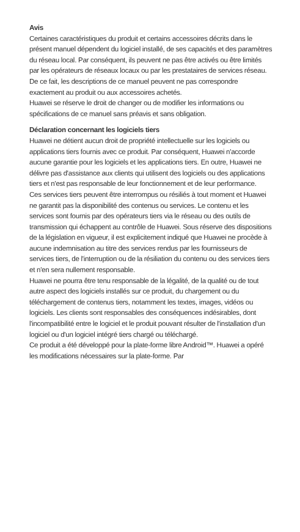Avis
Certaines caractéristiques du produit et certains accessoires décrits dans le présent manuel dépendent du logiciel installé, de ses capacités et des paramètres du réseau local. Par conséquent, ils peuvent ne pas être activés ou être limités par les opérateurs de réseaux locaux ou par les prestataires de services réseau.
De ce fait, les descriptions de ce manuel peuvent ne pas correspondre exactement au produit ou aux accessoires achetés.
Huawei se réserve le droit de changer ou de modifier les informations ou spécifications de ce manuel sans préavis et sans obligation.
Déclaration concernant les logiciels tiers
Huawei ne détient aucun droit de propriété intellectuelle sur les logiciels ou applications tiers fournis avec ce produit. Par conséquent, Huawei n'accorde aucune garantie pour les logiciels et les applications tiers. En outre, Huawei ne délivre pas d'assistance aux clients qui utilisent des logiciels ou des applications tiers et n'est pas responsable de leur fonctionnement et de leur performance.
Ces services tiers peuvent être interrompus ou résiliés à tout moment et Huawei ne garantit pas la disponibilité des contenus ou services. Le contenu et les services sont fournis par des opérateurs tiers via le réseau ou des outils de transmission qui échappent au contrôle de Huawei. Sous réserve des dispositions de la législation en vigueur, il est explicitement indiqué que Huawei ne procède à aucune indemnisation au titre des services rendus par les fournisseurs de services tiers, de l'interruption ou de la résiliation du contenu ou des services tiers et n'en sera nullement responsable.
Huawei ne pourra être tenu responsable de la légalité, de la qualité ou de tout autre aspect des logiciels installés sur ce produit, du chargement ou du téléchargement de contenus tiers, notamment les textes, images, vidéos ou logiciels. Les clients sont responsables des conséquences indésirables, dont l'incompatibilité entre le logiciel et le produit pouvant résulter de l'installation d'un logiciel ou d'un logiciel intégré tiers chargé ou téléchargé.
Ce produit a été développé pour la plate-forme libre Android™. Huawei a opéré les modifications nécessaires sur la plate-forme. Par